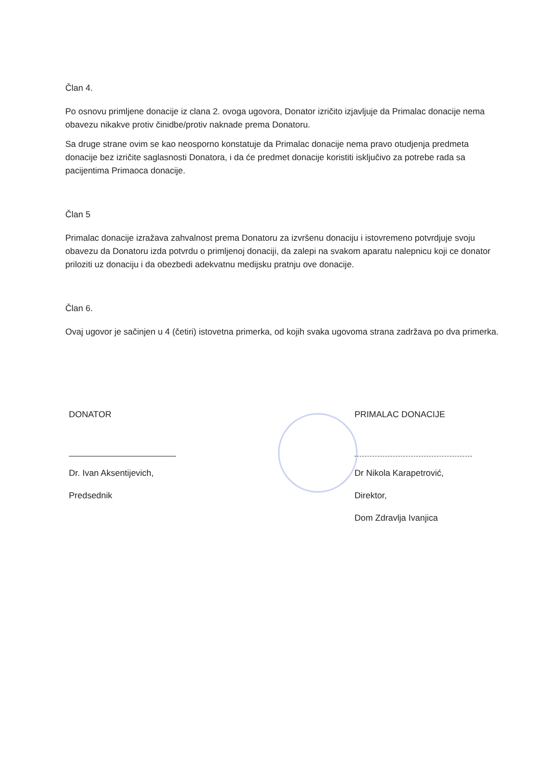Član 4.
Po osnovu primljene donacije iz clana 2. ovoga ugovora, Donator izričito izjavljuje da Primalac donacije nema obavezu nikakve protiv činidbe/protiv naknade prema Donatoru.
Sa druge strane ovim se kao neosporno konstatuje da Primalac donacije nema pravo otudjenja predmeta donacije bez izričite saglasnosti Donatora, i da će predmet donacije koristiti isključivo za potrebe rada sa pacijentima Primaoca donacije.
Član 5
Primalac donacije izražava zahvalnost prema Donatoru za izvršenu donaciju i istovremeno potvrdjuje svoju obavezu da Donatoru izda potvrdu o primljenoj donaciji, da zalepi na svakom aparatu nalepnicu koji ce donator priloziti uz donaciju i da obezbedi adekvatnu medijsku pratnju ove donacije.
Član 6.
Ovaj ugovor je sačinjen u 4 (četiri) istovetna primerka, od kojih svaka ugovoma strana zadržava po dva primerka.
DONATOR
Dr. Ivan Aksentijevich,
Predsednik
PRIMALAC DONACIJE
Dr Nikola Karapetrović,
Direktor,
Dom Zdravlja Ivanjica